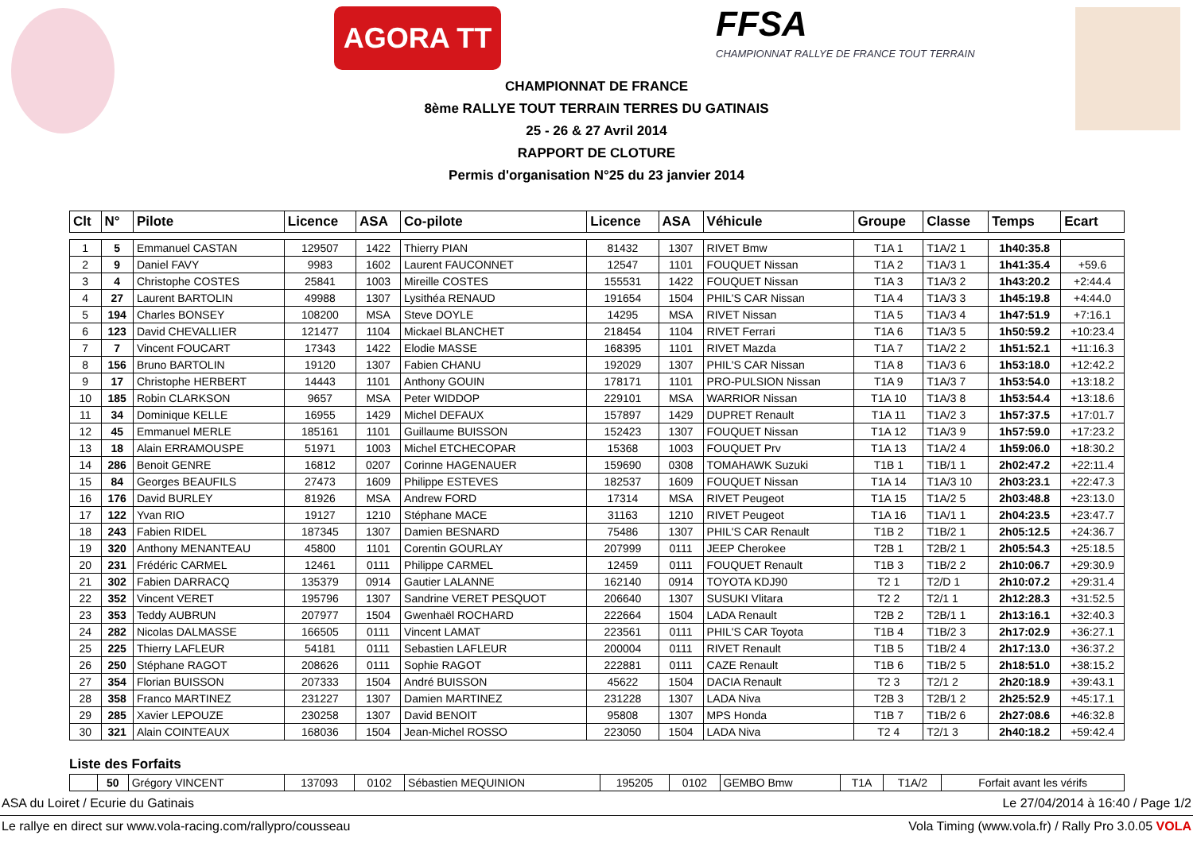AGORA TT FFSA
CHAMPIONNAT RALLYE DE FRANCE TOUT TERRAIN
CHAMPIONNAT DE FRANCE
8ème RALLYE TOUT TERRAIN TERRES DU GATINAIS
25 - 26 & 27 Avril 2014
RAPPORT DE CLOTURE
Permis d'organisation N°25 du 23 janvier 2014
| Clt | N° | Pilote | Licence | ASA | Co-pilote | Licence | ASA | Véhicule | Groupe | Classe | Temps | Ecart |
| --- | --- | --- | --- | --- | --- | --- | --- | --- | --- | --- | --- | --- |
| 1 | 5 | Emmanuel CASTAN | 129507 | 1422 | Thierry PIAN | 81432 | 1307 | RIVET Bmw | T1A 1 | T1A/2 1 | 1h40:35.8 | |
| 2 | 9 | Daniel FAVY | 9983 | 1602 | Laurent FAUCONNET | 12547 | 1101 | FOUQUET Nissan | T1A 2 | T1A/3 1 | 1h41:35.4 | +59.6 |
| 3 | 4 | Christophe COSTES | 25841 | 1003 | Mireille COSTES | 155531 | 1422 | FOUQUET Nissan | T1A 3 | T1A/3 2 | 1h43:20.2 | +2:44.4 |
| 4 | 27 | Laurent BARTOLIN | 49988 | 1307 | Lysithéa RENAUD | 191654 | 1504 | PHIL'S CAR Nissan | T1A 4 | T1A/3 3 | 1h45:19.8 | +4:44.0 |
| 5 | 194 | Charles BONSEY | 108200 | MSA | Steve DOYLE | 14295 | MSA | RIVET Nissan | T1A 5 | T1A/3 4 | 1h47:51.9 | +7:16.1 |
| 6 | 123 | David CHEVALLIER | 121477 | 1104 | Mickael BLANCHET | 218454 | 1104 | RIVET Ferrari | T1A 6 | T1A/3 5 | 1h50:59.2 | +10:23.4 |
| 7 | 7 | Vincent FOUCART | 17343 | 1422 | Elodie MASSE | 168395 | 1101 | RIVET Mazda | T1A 7 | T1A/2 2 | 1h51:52.1 | +11:16.3 |
| 8 | 156 | Bruno BARTOLIN | 19120 | 1307 | Fabien CHANU | 192029 | 1307 | PHIL'S CAR Nissan | T1A 8 | T1A/3 6 | 1h53:18.0 | +12:42.2 |
| 9 | 17 | Christophe HERBERT | 14443 | 1101 | Anthony GOUIN | 178171 | 1101 | PRO-PULSION Nissan | T1A 9 | T1A/3 7 | 1h53:54.0 | +13:18.2 |
| 10 | 185 | Robin CLARKSON | 9657 | MSA | Peter WIDDOP | 229101 | MSA | WARRIOR Nissan | T1A 10 | T1A/3 8 | 1h53:54.4 | +13:18.6 |
| 11 | 34 | Dominique KELLE | 16955 | 1429 | Michel DEFAUX | 157897 | 1429 | DUPRET Renault | T1A 11 | T1A/2 3 | 1h57:37.5 | +17:01.7 |
| 12 | 45 | Emmanuel MERLE | 185161 | 1101 | Guillaume BUISSON | 152423 | 1307 | FOUQUET Nissan | T1A 12 | T1A/3 9 | 1h57:59.0 | +17:23.2 |
| 13 | 18 | Alain ERRAMOUSPE | 51971 | 1003 | Michel ETCHECOPAR | 15368 | 1003 | FOUQUET Prv | T1A 13 | T1A/2 4 | 1h59:06.0 | +18:30.2 |
| 14 | 286 | Benoit GENRE | 16812 | 0207 | Corinne HAGENAUER | 159690 | 0308 | TOMAHAWK Suzuki | T1B 1 | T1B/1 1 | 2h02:47.2 | +22:11.4 |
| 15 | 84 | Georges BEAUFILS | 27473 | 1609 | Philippe ESTEVES | 182537 | 1609 | FOUQUET Nissan | T1A 14 | T1A/3 10 | 2h03:23.1 | +22:47.3 |
| 16 | 176 | David BURLEY | 81926 | MSA | Andrew FORD | 17314 | MSA | RIVET Peugeot | T1A 15 | T1A/2 5 | 2h03:48.8 | +23:13.0 |
| 17 | 122 | Yvan RIO | 19127 | 1210 | Stéphane MACE | 31163 | 1210 | RIVET Peugeot | T1A 16 | T1A/1 1 | 2h04:23.5 | +23:47.7 |
| 18 | 243 | Fabien RIDEL | 187345 | 1307 | Damien BESNARD | 75486 | 1307 | PHIL'S CAR Renault | T1B 2 | T1B/2 1 | 2h05:12.5 | +24:36.7 |
| 19 | 320 | Anthony MENANTEAU | 45800 | 1101 | Corentin GOURLAY | 207999 | 0111 | JEEP Cherokee | T2B 1 | T2B/2 1 | 2h05:54.3 | +25:18.5 |
| 20 | 231 | Frédéric CARMEL | 12461 | 0111 | Philippe CARMEL | 12459 | 0111 | FOUQUET Renault | T1B 3 | T1B/2 2 | 2h10:06.7 | +29:30.9 |
| 21 | 302 | Fabien DARRACQ | 135379 | 0914 | Gautier LALANNE | 162140 | 0914 | TOYOTA KDJ90 | T2 1 | T2/D 1 | 2h10:07.2 | +29:31.4 |
| 22 | 352 | Vincent VERET | 195796 | 1307 | Sandrine VERET PESQUOT | 206640 | 1307 | SUSUKI Vlitara | T2 2 | T2/1 1 | 2h12:28.3 | +31:52.5 |
| 23 | 353 | Teddy AUBRUN | 207977 | 1504 | Gwenhaël ROCHARD | 222664 | 1504 | LADA Renault | T2B 2 | T2B/1 1 | 2h13:16.1 | +32:40.3 |
| 24 | 282 | Nicolas DALMASSE | 166505 | 0111 | Vincent LAMAT | 223561 | 0111 | PHIL'S CAR Toyota | T1B 4 | T1B/2 3 | 2h17:02.9 | +36:27.1 |
| 25 | 225 | Thierry LAFLEUR | 54181 | 0111 | Sebastien LAFLEUR | 200004 | 0111 | RIVET Renault | T1B 5 | T1B/2 4 | 2h17:13.0 | +36:37.2 |
| 26 | 250 | Stéphane RAGOT | 208626 | 0111 | Sophie RAGOT | 222881 | 0111 | CAZE Renault | T1B 6 | T1B/2 5 | 2h18:51.0 | +38:15.2 |
| 27 | 354 | Florian BUISSON | 207333 | 1504 | André BUISSON | 45622 | 1504 | DACIA Renault | T2 3 | T2/1 2 | 2h20:18.9 | +39:43.1 |
| 28 | 358 | Franco MARTINEZ | 231227 | 1307 | Damien MARTINEZ | 231228 | 1307 | LADA Niva | T2B 3 | T2B/1 2 | 2h25:52.9 | +45:17.1 |
| 29 | 285 | Xavier LEPOUZE | 230258 | 1307 | David BENOIT | 95808 | 1307 | MPS Honda | T1B 7 | T1B/2 6 | 2h27:08.6 | +46:32.8 |
| 30 | 321 | Alain COINTEAUX | 168036 | 1504 | Jean-Michel ROSSO | 223050 | 1504 | LADA Niva | T2 4 | T2/1 3 | 2h40:18.2 | +59:42.4 |
Liste des Forfaits
| | 50 | Grégory VINCENT | 137093 | 0102 | Sébastien MEQUINION | 195205 | 0102 | GEMBO Bmw | T1A | T1A/2 | Forfait avant les vérifs |
ASA du Loiret / Ecurie du Gatinais Le 27/04/2014 à 16:40 / Page 1/2
Le rallye en direct sur www.vola-racing.com/rallypro/cousseau Vola Timing (www.vola.fr) / Rally Pro 3.0.05 VOLA